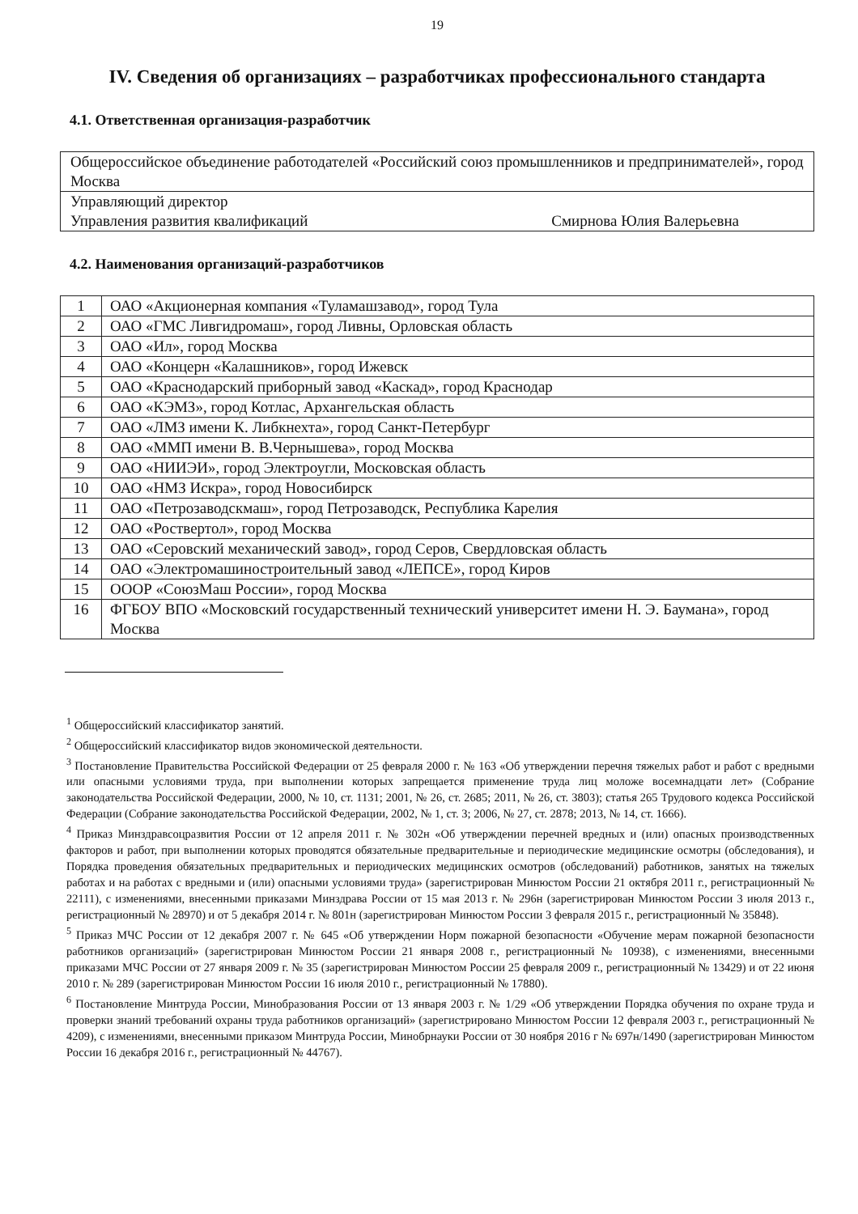19
IV. Сведения об организациях – разработчиках профессионального стандарта
4.1. Ответственная организация-разработчик
| Общероссийское объединение работодателей «Российский союз промышленников и предпринимателей», город Москва |
| Управляющий директор Управления развития квалификаций Смирнова Юлия Валерьевна |
4.2. Наименования организаций-разработчиков
| 1 | ОАО «Акционерная компания «Туламашзавод», город Тула |
| 2 | ОАО «ГМС Ливгидромаш», город Ливны, Орловская область |
| 3 | ОАО «Ил», город Москва |
| 4 | ОАО «Концерн «Калашников», город Ижевск |
| 5 | ОАО «Краснодарский приборный завод «Каскад», город Краснодар |
| 6 | ОАО «КЭМЗ», город Котлас, Архангельская область |
| 7 | ОАО «ЛМЗ имени К. Либкнехта», город Санкт-Петербург |
| 8 | ОАО «ММП имени В. В.Чернышева», город Москва |
| 9 | ОАО «НИИЭИ», город Электроугли, Московская область |
| 10 | ОАО «НМЗ Искра», город Новосибирск |
| 11 | ОАО «Петрозаводскмаш», город Петрозаводск, Республика Карелия |
| 12 | ОАО «Роствертол», город Москва |
| 13 | ОАО «Серовский механический завод», город Серов, Свердловская область |
| 14 | ОАО «Электромашиностроительный завод «ЛЕПСЕ», город Киров |
| 15 | ОООР «СоюзМаш России», город Москва |
| 16 | ФГБОУ ВПО «Московский государственный технический университет имени Н. Э. Баумана», город Москва |
<sup>1</sup> Общероссийский классификатор занятий.
<sup>2</sup> Общероссийский классификатор видов экономической деятельности.
<sup>3</sup> Постановление Правительства Российской Федерации от 25 февраля 2000 г. № 163 «Об утверждении перечня тяжелых работ и работ с вредными или опасными условиями труда, при выполнении которых запрещается применение труда лиц моложе восемнадцати лет» (Собрание законодательства Российской Федерации, 2000, № 10, ст. 1131; 2001, № 26, ст. 2685; 2011, № 26, ст. 3803); статья 265 Трудового кодекса Российской Федерации (Собрание законодательства Российской Федерации, 2002, № 1, ст. 3; 2006, № 27, ст. 2878; 2013, № 14, ст. 1666).
<sup>4</sup> Приказ Минздравсоцразвития России от 12 апреля 2011 г. № 302н «Об утверждении перечней вредных и (или) опасных производственных факторов и работ, при выполнении которых проводятся обязательные предварительные и периодические медицинские осмотры (обследования), и Порядка проведения обязательных предварительных и периодических медицинских осмотров (обследований) работников, занятых на тяжелых работах и на работах с вредными и (или) опасными условиями труда» (зарегистрирован Минюстом России 21 октября 2011 г., регистрационный № 22111), с изменениями, внесенными приказами Минздрава России от 15 мая 2013 г. № 296н (зарегистрирован Минюстом России 3 июля 2013 г., регистрационный № 28970) и от 5 декабря 2014 г. № 801н (зарегистрирован Минюстом России 3 февраля 2015 г., регистрационный № 35848).
<sup>5</sup> Приказ МЧС России от 12 декабря 2007 г. № 645 «Об утверждении Норм пожарной безопасности «Обучение мерам пожарной безопасности работников организаций» (зарегистрирован Минюстом России 21 января 2008 г., регистрационный № 10938), с изменениями, внесенными приказами МЧС России от 27 января 2009 г. № 35 (зарегистрирован Минюстом России 25 февраля 2009 г., регистрационный № 13429) и от 22 июня 2010 г. № 289 (зарегистрирован Минюстом России 16 июля 2010 г., регистрационный № 17880).
<sup>6</sup> Постановление Минтруда России, Минобразования России от 13 января 2003 г. № 1/29 «Об утверждении Порядка обучения по охране труда и проверки знаний требований охраны труда работников организаций» (зарегистрировано Минюстом России 12 февраля 2003 г., регистрационный № 4209), с изменениями, внесенными приказом Минтруда России, Минобрнауки России от 30 ноября 2016 г № 697н/1490 (зарегистрирован Минюстом России 16 декабря 2016 г., регистрационный № 44767).